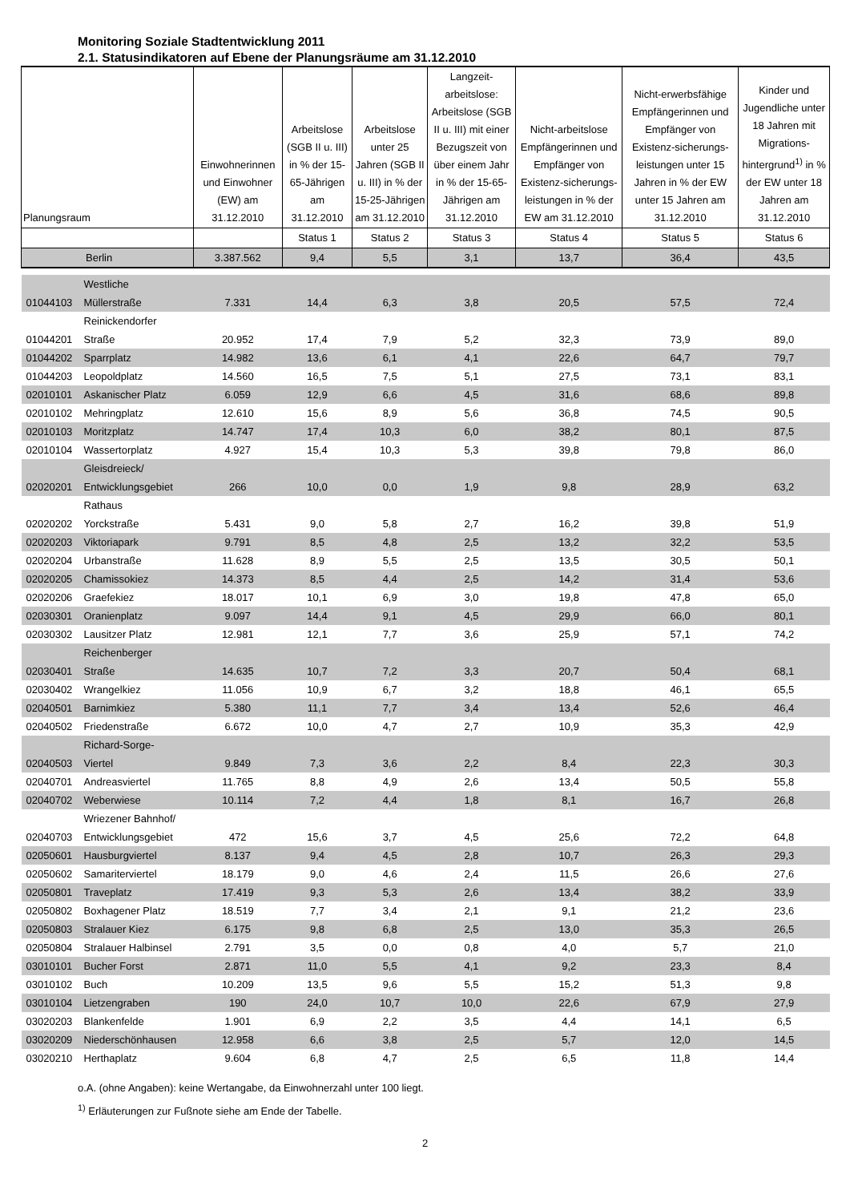Monitoring Soziale Stadtentwicklung 2011
2.1. Statusindikatoren auf Ebene der Planungsräume am 31.12.2010
| Planungsraum | Einwohnerinnen und Einwohner (EW) am 31.12.2010 | Arbeitslose (SGB II u. III) in % der 15-65-Jährigen am 31.12.2010 | Arbeitslose unter 25 Jahren (SGB II u. III) in % der 15-25-Jährigen am 31.12.2010 | Langzeit-arbeitslose: Arbeitslose (SGB II u. III) mit einer Bezugszeit von über einem Jahr in % der 15-65-Jährigen am 31.12.2010 | Nicht-arbeitslose Empfängerinnen und Empfänger von Existenz-sicherungs-leistungen in % der EW am 31.12.2010 | Nicht-erwerbsfähige Empfängerinnen und Empfänger von Existenz-sicherungs-leistungen unter 15 Jahren in % der EW unter 15 Jahren am 31.12.2010 | Kinder und Jugendliche unter 18 Jahren mit Migrations-hintergrund<sup>1)</sup> in % der EW unter 18 Jahren am 31.12.2010 |
| --- | --- | --- | --- | --- | --- | --- | --- |
| | | Status 1 | Status 2 | Status 3 | Status 4 | Status 5 | Status 6 |
| Berlin | 3.387.562 | 9,4 | 5,5 | 3,1 | 13,7 | 36,4 | 43,5 |
| 01044103 Westliche Müllerstraße | 7.331 | 14,4 | 6,3 | 3,8 | 20,5 | 57,5 | 72,4 |
| 01044201 Reinickendorfer Straße | 20.952 | 17,4 | 7,9 | 5,2 | 32,3 | 73,9 | 89,0 |
| 01044202 Sparrplatz | 14.982 | 13,6 | 6,1 | 4,1 | 22,6 | 64,7 | 79,7 |
| 01044203 Leopoldplatz | 14.560 | 16,5 | 7,5 | 5,1 | 27,5 | 73,1 | 83,1 |
| 02010101 Askanischer Platz | 6.059 | 12,9 | 6,6 | 4,5 | 31,6 | 68,6 | 89,8 |
| 02010102 Mehringplatz | 12.610 | 15,6 | 8,9 | 5,6 | 36,8 | 74,5 | 90,5 |
| 02010103 Moritzplatz | 14.747 | 17,4 | 10,3 | 6,0 | 38,2 | 80,1 | 87,5 |
| 02010104 Wassertorplatz | 4.927 | 15,4 | 10,3 | 5,3 | 39,8 | 79,8 | 86,0 |
| 02020201 Gleisdreieck/ Entwicklungsgebiet | 266 | 10,0 | 0,0 | 1,9 | 9,8 | 28,9 | 63,2 |
| 02020202 Rathaus Yorckstraße | 5.431 | 9,0 | 5,8 | 2,7 | 16,2 | 39,8 | 51,9 |
| 02020203 Viktoriapark | 9.791 | 8,5 | 4,8 | 2,5 | 13,2 | 32,2 | 53,5 |
| 02020204 Urbanstraße | 11.628 | 8,9 | 5,5 | 2,5 | 13,5 | 30,5 | 50,1 |
| 02020205 Chamissokiez | 14.373 | 8,5 | 4,4 | 2,5 | 14,2 | 31,4 | 53,6 |
| 02020206 Graefekiez | 18.017 | 10,1 | 6,9 | 3,0 | 19,8 | 47,8 | 65,0 |
| 02030301 Oranienplatz | 9.097 | 14,4 | 9,1 | 4,5 | 29,9 | 66,0 | 80,1 |
| 02030302 Lausitzer Platz | 12.981 | 12,1 | 7,7 | 3,6 | 25,9 | 57,1 | 74,2 |
| 02030401 Reichenberger Straße | 14.635 | 10,7 | 7,2 | 3,3 | 20,7 | 50,4 | 68,1 |
| 02030402 Wrangelkiez | 11.056 | 10,9 | 6,7 | 3,2 | 18,8 | 46,1 | 65,5 |
| 02040501 Barnimkiez | 5.380 | 11,1 | 7,7 | 3,4 | 13,4 | 52,6 | 46,4 |
| 02040502 Friedenstraße | 6.672 | 10,0 | 4,7 | 2,7 | 10,9 | 35,3 | 42,9 |
| 02040503 Richard-Sorge- Viertel | 9.849 | 7,3 | 3,6 | 2,2 | 8,4 | 22,3 | 30,3 |
| 02040701 Andreasviertel | 11.765 | 8,8 | 4,9 | 2,6 | 13,4 | 50,5 | 55,8 |
| 02040702 Weberwiese | 10.114 | 7,2 | 4,4 | 1,8 | 8,1 | 16,7 | 26,8 |
| 02040703 Wriezener Bahnhof/ Entwicklungsgebiet | 472 | 15,6 | 3,7 | 4,5 | 25,6 | 72,2 | 64,8 |
| 02050601 Hausburgviertel | 8.137 | 9,4 | 4,5 | 2,8 | 10,7 | 26,3 | 29,3 |
| 02050602 Samariterviertel | 18.179 | 9,0 | 4,6 | 2,4 | 11,5 | 26,6 | 27,6 |
| 02050801 Traveplatz | 17.419 | 9,3 | 5,3 | 2,6 | 13,4 | 38,2 | 33,9 |
| 02050802 Boxhagener Platz | 18.519 | 7,7 | 3,4 | 2,1 | 9,1 | 21,2 | 23,6 |
| 02050803 Stralauer Kiez | 6.175 | 9,8 | 6,8 | 2,5 | 13,0 | 35,3 | 26,5 |
| 02050804 Stralauer Halbinsel | 2.791 | 3,5 | 0,0 | 0,8 | 4,0 | 5,7 | 21,0 |
| 03010101 Bucher Forst | 2.871 | 11,0 | 5,5 | 4,1 | 9,2 | 23,3 | 8,4 |
| 03010102 Buch | 10.209 | 13,5 | 9,6 | 5,5 | 15,2 | 51,3 | 9,8 |
| 03010104 Lietzengraben | 190 | 24,0 | 10,7 | 10,0 | 22,6 | 67,9 | 27,9 |
| 03020203 Blankenfelde | 1.901 | 6,9 | 2,2 | 3,5 | 4,4 | 14,1 | 6,5 |
| 03020209 Niederschönhausen | 12.958 | 6,6 | 3,8 | 2,5 | 5,7 | 12,0 | 14,5 |
| 03020210 Herthaplatz | 9.604 | 6,8 | 4,7 | 2,5 | 6,5 | 11,8 | 14,4 |
o.A. (ohne Angaben): keine Wertangabe, da Einwohnerzahl unter 100 liegt.
<sup>1)</sup> Erläuterungen zur Fußnote siehe am Ende der Tabelle.
2